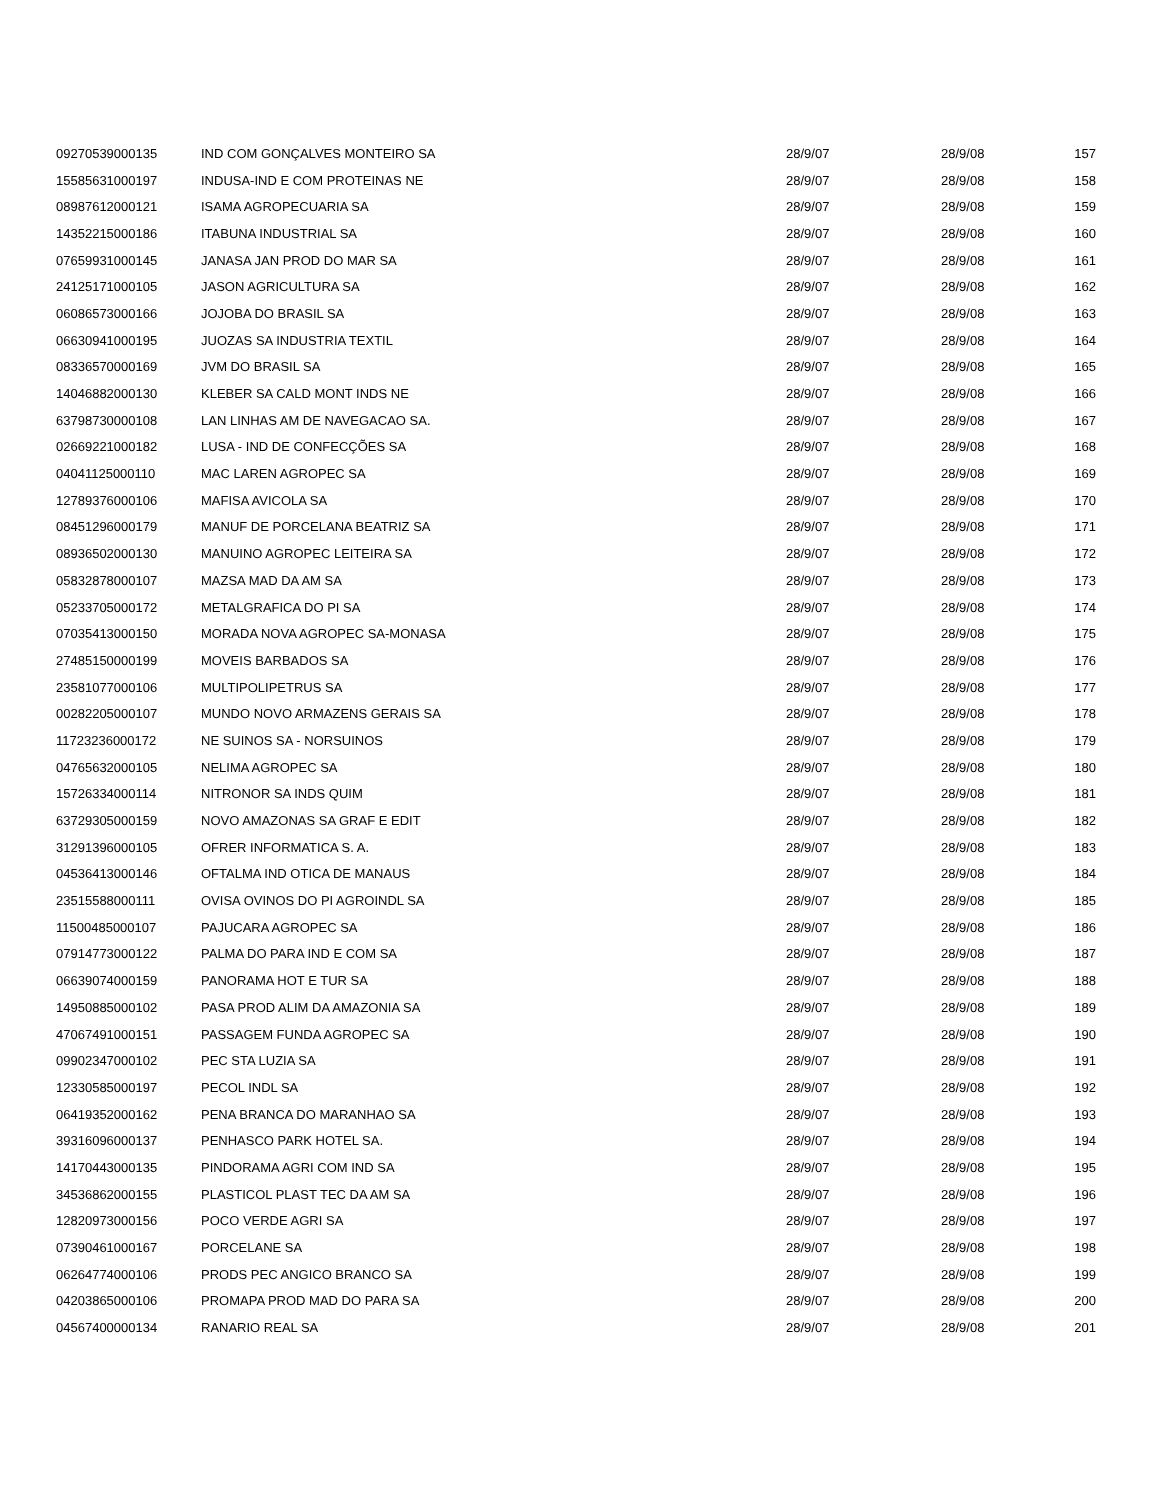| 09270539000135 | IND COM GONÇALVES MONTEIRO SA | 28/9/07 | 28/9/08 | 157 |
| 15585631000197 | INDUSA-IND E COM PROTEINAS NE | 28/9/07 | 28/9/08 | 158 |
| 08987612000121 | ISAMA AGROPECUARIA SA | 28/9/07 | 28/9/08 | 159 |
| 14352215000186 | ITABUNA INDUSTRIAL SA | 28/9/07 | 28/9/08 | 160 |
| 07659931000145 | JANASA JAN PROD DO MAR SA | 28/9/07 | 28/9/08 | 161 |
| 24125171000105 | JASON AGRICULTURA SA | 28/9/07 | 28/9/08 | 162 |
| 06086573000166 | JOJOBA DO BRASIL SA | 28/9/07 | 28/9/08 | 163 |
| 06630941000195 | JUOZAS SA INDUSTRIA TEXTIL | 28/9/07 | 28/9/08 | 164 |
| 08336570000169 | JVM DO BRASIL SA | 28/9/07 | 28/9/08 | 165 |
| 14046882000130 | KLEBER SA CALD MONT INDS NE | 28/9/07 | 28/9/08 | 166 |
| 63798730000108 | LAN LINHAS AM DE NAVEGACAO SA. | 28/9/07 | 28/9/08 | 167 |
| 02669221000182 | LUSA - IND DE CONFECÇÕES SA | 28/9/07 | 28/9/08 | 168 |
| 04041125000110 | MAC LAREN AGROPEC SA | 28/9/07 | 28/9/08 | 169 |
| 12789376000106 | MAFISA AVICOLA SA | 28/9/07 | 28/9/08 | 170 |
| 08451296000179 | MANUF DE PORCELANA BEATRIZ SA | 28/9/07 | 28/9/08 | 171 |
| 08936502000130 | MANUINO AGROPEC LEITEIRA SA | 28/9/07 | 28/9/08 | 172 |
| 05832878000107 | MAZSA MAD DA AM SA | 28/9/07 | 28/9/08 | 173 |
| 05233705000172 | METALGRAFICA DO PI SA | 28/9/07 | 28/9/08 | 174 |
| 07035413000150 | MORADA NOVA AGROPEC SA-MONASA | 28/9/07 | 28/9/08 | 175 |
| 27485150000199 | MOVEIS BARBADOS SA | 28/9/07 | 28/9/08 | 176 |
| 23581077000106 | MULTIPOLIPETRUS SA | 28/9/07 | 28/9/08 | 177 |
| 00282205000107 | MUNDO NOVO ARMAZENS GERAIS SA | 28/9/07 | 28/9/08 | 178 |
| 11723236000172 | NE SUINOS SA - NORSUINOS | 28/9/07 | 28/9/08 | 179 |
| 04765632000105 | NELIMA AGROPEC SA | 28/9/07 | 28/9/08 | 180 |
| 15726334000114 | NITRONOR SA INDS QUIM | 28/9/07 | 28/9/08 | 181 |
| 63729305000159 | NOVO AMAZONAS SA GRAF E EDIT | 28/9/07 | 28/9/08 | 182 |
| 31291396000105 | OFRER INFORMATICA S. A. | 28/9/07 | 28/9/08 | 183 |
| 04536413000146 | OFTALMA IND OTICA DE MANAUS | 28/9/07 | 28/9/08 | 184 |
| 23515588000111 | OVISA OVINOS DO PI AGROINDL SA | 28/9/07 | 28/9/08 | 185 |
| 11500485000107 | PAJUCARA AGROPEC SA | 28/9/07 | 28/9/08 | 186 |
| 07914773000122 | PALMA DO PARA IND E COM SA | 28/9/07 | 28/9/08 | 187 |
| 06639074000159 | PANORAMA HOT E TUR SA | 28/9/07 | 28/9/08 | 188 |
| 14950885000102 | PASA PROD ALIM DA AMAZONIA SA | 28/9/07 | 28/9/08 | 189 |
| 47067491000151 | PASSAGEM FUNDA AGROPEC SA | 28/9/07 | 28/9/08 | 190 |
| 09902347000102 | PEC STA LUZIA SA | 28/9/07 | 28/9/08 | 191 |
| 12330585000197 | PECOL INDL SA | 28/9/07 | 28/9/08 | 192 |
| 06419352000162 | PENA BRANCA DO MARANHAO SA | 28/9/07 | 28/9/08 | 193 |
| 39316096000137 | PENHASCO PARK HOTEL SA. | 28/9/07 | 28/9/08 | 194 |
| 14170443000135 | PINDORAMA AGRI COM IND SA | 28/9/07 | 28/9/08 | 195 |
| 34536862000155 | PLASTICOL PLAST TEC DA AM SA | 28/9/07 | 28/9/08 | 196 |
| 12820973000156 | POCO VERDE AGRI SA | 28/9/07 | 28/9/08 | 197 |
| 07390461000167 | PORCELANE SA | 28/9/07 | 28/9/08 | 198 |
| 06264774000106 | PRODS PEC ANGICO BRANCO SA | 28/9/07 | 28/9/08 | 199 |
| 04203865000106 | PROMAPA PROD MAD DO PARA SA | 28/9/07 | 28/9/08 | 200 |
| 04567400000134 | RANARIO REAL SA | 28/9/07 | 28/9/08 | 201 |